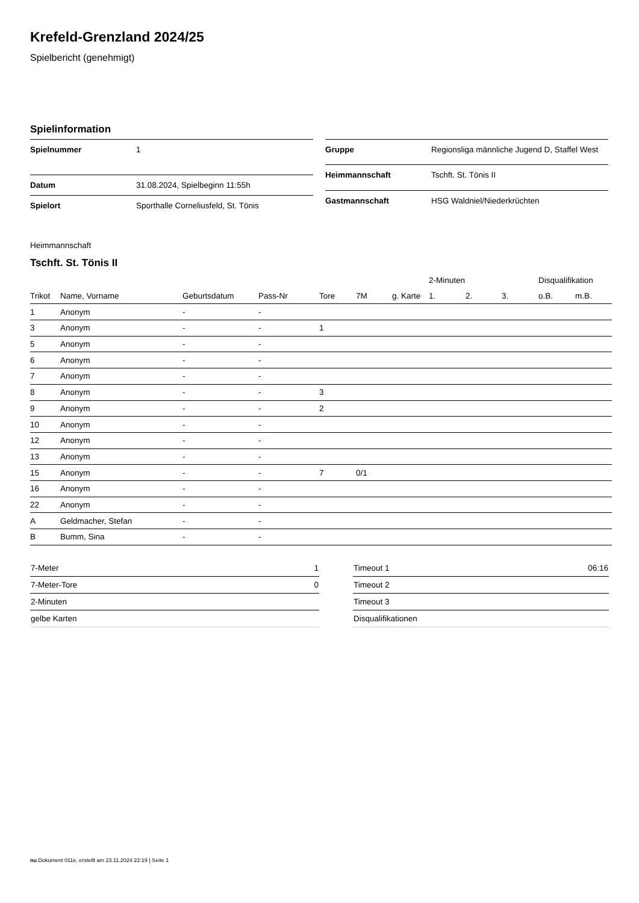Krefeld-Grenzland 2024/25
Spielbericht (genehmigt)
Spielinformation
| Spielnummer | 1 |
| Datum | 31.08.2024, Spielbeginn 11:55h |
| Spielort | Sporthalle Corneliusfeld, St. Tönis |
| Gruppe | Regionsliga männliche Jugend D, Staffel West |
| Heimmannschaft | Tschft. St. Tönis II |
| Gastmannschaft | HSG Waldniel/Niederkrüchten |
Heimmannschaft
Tschft. St. Tönis II
| | | | | | | | 2-Minuten | | | Disqualifikation | |
| --- | --- | --- | --- | --- | --- | --- | --- | --- | --- | --- | --- |
| Trikot | Name, Vorname | Geburtsdatum | Pass-Nr | Tore | 7M | g. Karte | 1. | 2. | 3. | o.B. | m.B. |
| 1 | Anonym | - | - | | | | | | | | |
| 3 | Anonym | - | - | 1 | | | | | | | |
| 5 | Anonym | - | - | | | | | | | | |
| 6 | Anonym | - | - | | | | | | | | |
| 7 | Anonym | - | - | | | | | | | | |
| 8 | Anonym | - | - | 3 | | | | | | | |
| 9 | Anonym | - | - | 2 | | | | | | | |
| 10 | Anonym | - | - | | | | | | | | |
| 12 | Anonym | - | - | | | | | | | | |
| 13 | Anonym | - | - | | | | | | | | |
| 15 | Anonym | - | - | 7 | 0/1 | | | | | | |
| 16 | Anonym | - | - | | | | | | | | |
| 22 | Anonym | - | - | | | | | | | | |
| A | Geldmacher, Stefan | - | - | | | | | | | | |
| B | Bumm, Sina | - | - | | | | | | | | |
| 7-Meter | 1 |
| 7-Meter-Tore | 0 |
| 2-Minuten | |
| gelbe Karten | |
| Timeout 1 | 06:16 |
| Timeout 2 | |
| Timeout 3 | |
| Disqualifikationen | |
nu.Dokument 011e, erstellt am 23.11.2024 22:19 | Seite 1